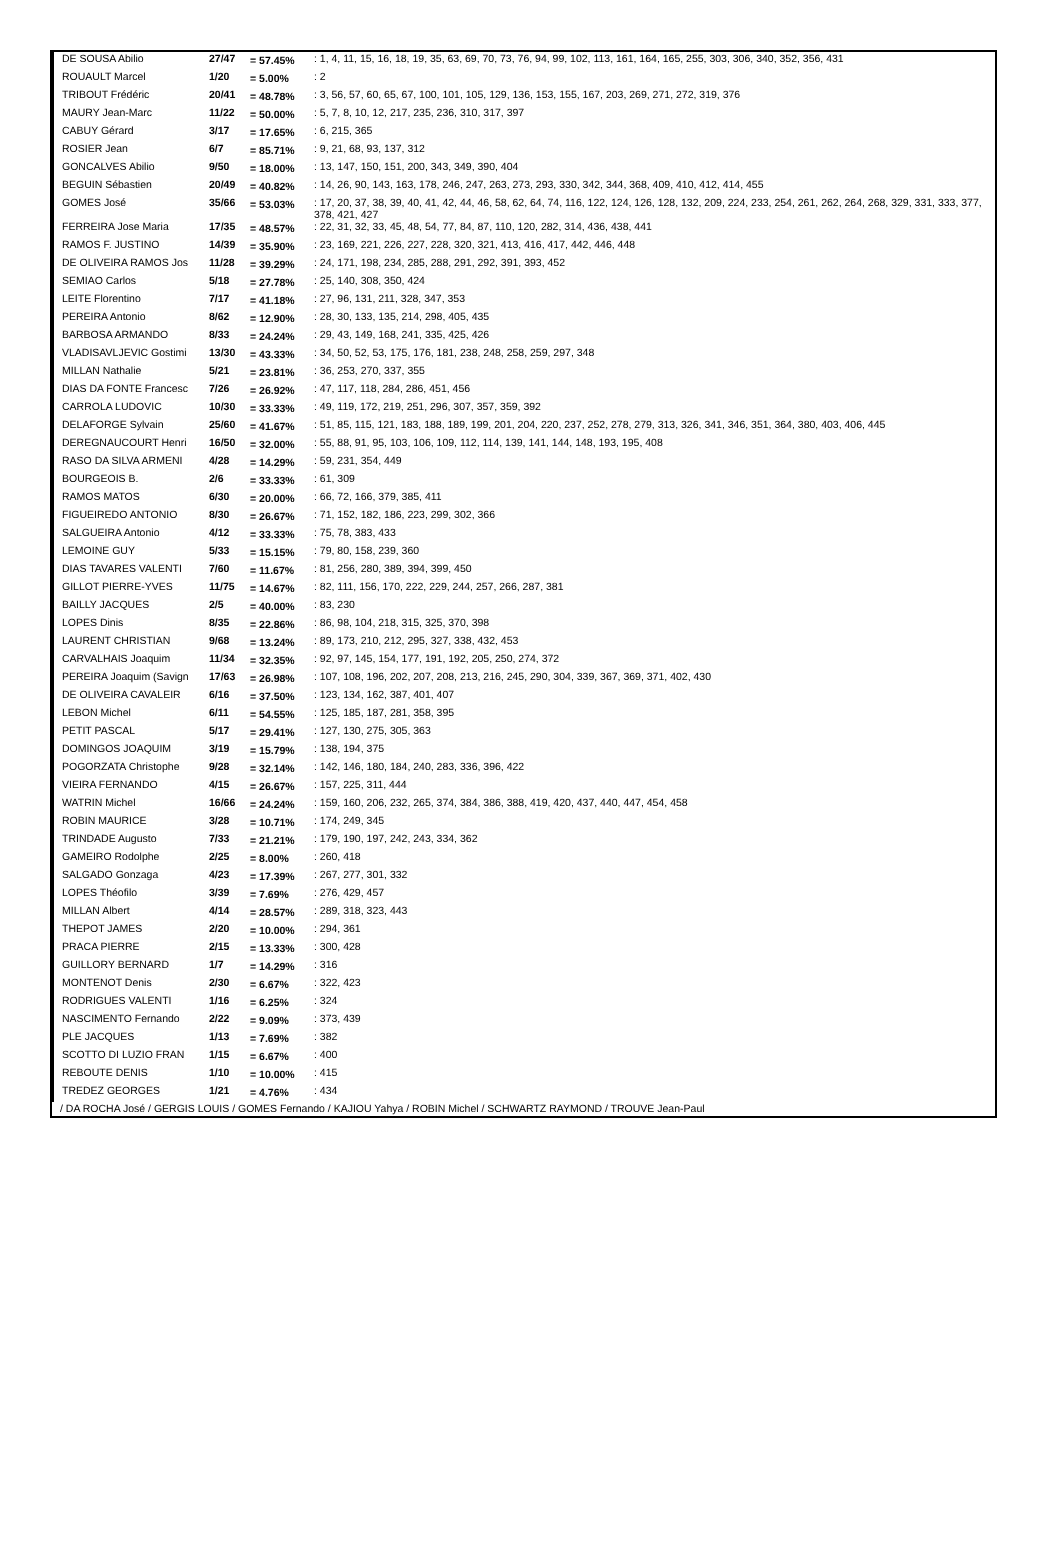| DE SOUSA Abilio | 27/47 | = 57.45% | : 1, 4, 11, 15, 16, 18, 19, 35, 63, 69, 70, 73, 76, 94, 99, 102, 113, 161, 164, 165, 255, 303, 306, 340, 352, 356, 431 |
| ROUAULT Marcel | 1/20 | = 5.00% | : 2 |
| TRIBOUT Frédéric | 20/41 | = 48.78% | : 3, 56, 57, 60, 65, 67, 100, 101, 105, 129, 136, 153, 155, 167, 203, 269, 271, 272, 319, 376 |
| MAURY Jean-Marc | 11/22 | = 50.00% | : 5, 7, 8, 10, 12, 217, 235, 236, 310, 317, 397 |
| CABUY Gérard | 3/17 | = 17.65% | : 6, 215, 365 |
| ROSIER Jean | 6/7 | = 85.71% | : 9, 21, 68, 93, 137, 312 |
| GONCALVES Abilio | 9/50 | = 18.00% | : 13, 147, 150, 151, 200, 343, 349, 390, 404 |
| BEGUIN Sébastien | 20/49 | = 40.82% | : 14, 26, 90, 143, 163, 178, 246, 247, 263, 273, 293, 330, 342, 344, 368, 409, 410, 412, 414, 455 |
| GOMES José | 35/66 | = 53.03% | : 17, 20, 37, 38, 39, 40, 41, 42, 44, 46, 58, 62, 64, 74, 116, 122, 124, 126, 128, 132, 209, 224, 233, 254, 261, 262, 264, 268, 329, 331, 333, 377, 378, 421, 427 |
| FERREIRA Jose Maria | 17/35 | = 48.57% | : 22, 31, 32, 33, 45, 48, 54, 77, 84, 87, 110, 120, 282, 314, 436, 438, 441 |
| RAMOS F. JUSTINO | 14/39 | = 35.90% | : 23, 169, 221, 226, 227, 228, 320, 321, 413, 416, 417, 442, 446, 448 |
| DE OLIVEIRA RAMOS Jos | 11/28 | = 39.29% | : 24, 171, 198, 234, 285, 288, 291, 292, 391, 393, 452 |
| SEMIAO Carlos | 5/18 | = 27.78% | : 25, 140, 308, 350, 424 |
| LEITE Florentino | 7/17 | = 41.18% | : 27, 96, 131, 211, 328, 347, 353 |
| PEREIRA Antonio | 8/62 | = 12.90% | : 28, 30, 133, 135, 214, 298, 405, 435 |
| BARBOSA ARMANDO | 8/33 | = 24.24% | : 29, 43, 149, 168, 241, 335, 425, 426 |
| VLADISAVLJEVIC Gostimi | 13/30 | = 43.33% | : 34, 50, 52, 53, 175, 176, 181, 238, 248, 258, 259, 297, 348 |
| MILLAN Nathalie | 5/21 | = 23.81% | : 36, 253, 270, 337, 355 |
| DIAS DA FONTE Francesc | 7/26 | = 26.92% | : 47, 117, 118, 284, 286, 451, 456 |
| CARROLA LUDOVIC | 10/30 | = 33.33% | : 49, 119, 172, 219, 251, 296, 307, 357, 359, 392 |
| DELAFORGE Sylvain | 25/60 | = 41.67% | : 51, 85, 115, 121, 183, 188, 189, 199, 201, 204, 220, 237, 252, 278, 279, 313, 326, 341, 346, 351, 364, 380, 403, 406, 445 |
| DEREGNAUCOURT Henri | 16/50 | = 32.00% | : 55, 88, 91, 95, 103, 106, 109, 112, 114, 139, 141, 144, 148, 193, 195, 408 |
| RASO DA SILVA ARMENI | 4/28 | = 14.29% | : 59, 231, 354, 449 |
| BOURGEOIS B. | 2/6 | = 33.33% | : 61, 309 |
| RAMOS MATOS | 6/30 | = 20.00% | : 66, 72, 166, 379, 385, 411 |
| FIGUEIREDO ANTONIO | 8/30 | = 26.67% | : 71, 152, 182, 186, 223, 299, 302, 366 |
| SALGUEIRA Antonio | 4/12 | = 33.33% | : 75, 78, 383, 433 |
| LEMOINE GUY | 5/33 | = 15.15% | : 79, 80, 158, 239, 360 |
| DIAS TAVARES VALENTI | 7/60 | = 11.67% | : 81, 256, 280, 389, 394, 399, 450 |
| GILLOT PIERRE-YVES | 11/75 | = 14.67% | : 82, 111, 156, 170, 222, 229, 244, 257, 266, 287, 381 |
| BAILLY JACQUES | 2/5 | = 40.00% | : 83, 230 |
| LOPES Dinis | 8/35 | = 22.86% | : 86, 98, 104, 218, 315, 325, 370, 398 |
| LAURENT CHRISTIAN | 9/68 | = 13.24% | : 89, 173, 210, 212, 295, 327, 338, 432, 453 |
| CARVALHAIS Joaquim | 11/34 | = 32.35% | : 92, 97, 145, 154, 177, 191, 192, 205, 250, 274, 372 |
| PEREIRA Joaquim (Savign | 17/63 | = 26.98% | : 107, 108, 196, 202, 207, 208, 213, 216, 245, 290, 304, 339, 367, 369, 371, 402, 430 |
| DE OLIVEIRA CAVALEIR | 6/16 | = 37.50% | : 123, 134, 162, 387, 401, 407 |
| LEBON Michel | 6/11 | = 54.55% | : 125, 185, 187, 281, 358, 395 |
| PETIT PASCAL | 5/17 | = 29.41% | : 127, 130, 275, 305, 363 |
| DOMINGOS JOAQUIM | 3/19 | = 15.79% | : 138, 194, 375 |
| POGORZATA Christophe | 9/28 | = 32.14% | : 142, 146, 180, 184, 240, 283, 336, 396, 422 |
| VIEIRA FERNANDO | 4/15 | = 26.67% | : 157, 225, 311, 444 |
| WATRIN Michel | 16/66 | = 24.24% | : 159, 160, 206, 232, 265, 374, 384, 386, 388, 419, 420, 437, 440, 447, 454, 458 |
| ROBIN MAURICE | 3/28 | = 10.71% | : 174, 249, 345 |
| TRINDADE Augusto | 7/33 | = 21.21% | : 179, 190, 197, 242, 243, 334, 362 |
| GAMEIRO Rodolphe | 2/25 | = 8.00% | : 260, 418 |
| SALGADO Gonzaga | 4/23 | = 17.39% | : 267, 277, 301, 332 |
| LOPES Théofilo | 3/39 | = 7.69% | : 276, 429, 457 |
| MILLAN Albert | 4/14 | = 28.57% | : 289, 318, 323, 443 |
| THEPOT JAMES | 2/20 | = 10.00% | : 294, 361 |
| PRACA PIERRE | 2/15 | = 13.33% | : 300, 428 |
| GUILLORY BERNARD | 1/7 | = 14.29% | : 316 |
| MONTENOT Denis | 2/30 | = 6.67% | : 322, 423 |
| RODRIGUES VALENTI | 1/16 | = 6.25% | : 324 |
| NASCIMENTO Fernando | 2/22 | = 9.09% | : 373, 439 |
| PLE JACQUES | 1/13 | = 7.69% | : 382 |
| SCOTTO DI LUZIO FRAN | 1/15 | = 6.67% | : 400 |
| REBOUTE DENIS | 1/10 | = 10.00% | : 415 |
| TREDEZ GEORGES | 1/21 | = 4.76% | : 434 |
/ DA ROCHA José / GERGIS LOUIS / GOMES Fernando / KAJIOU Yahya / ROBIN Michel / SCHWARTZ RAYMOND / TROUVE Jean-Paul